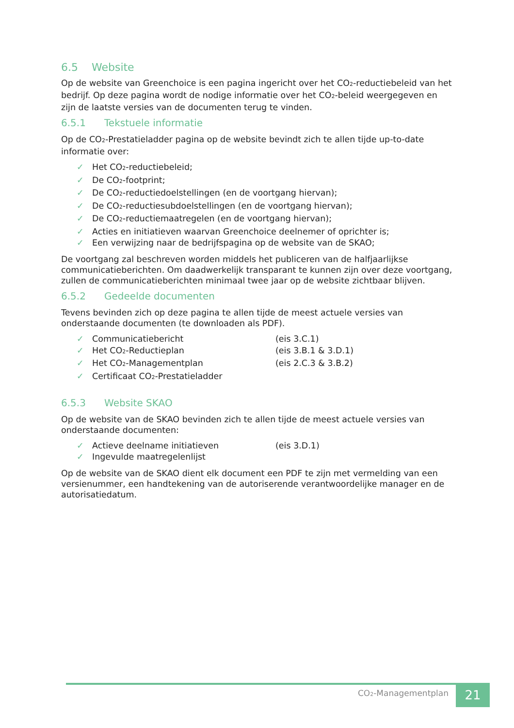6.5 Website
Op de website van Greenchoice is een pagina ingericht over het CO<sub>2</sub>-reductiebeleid van het bedrijf. Op deze pagina wordt de nodige informatie over het CO<sub>2</sub>-beleid weergegeven en zijn de laatste versies van de documenten terug te vinden.
6.5.1 Tekstuele informatie
Op de CO<sub>2</sub>-Prestatieladder pagina op de website bevindt zich te allen tijde up-to-date informatie over:
✓ Het CO<sub>2</sub>-reductiebeleid;
✓ De CO<sub>2</sub>-footprint;
✓ De CO<sub>2</sub>-reductiedoelstellingen (en de voortgang hiervan);
✓ De CO<sub>2</sub>-reductiesubdoelstellingen (en de voortgang hiervan);
✓ De CO<sub>2</sub>-reductiemaatregelen (en de voortgang hiervan);
✓ Acties en initiatieven waarvan Greenchoice deelnemer of oprichter is;
✓ Een verwijzing naar de bedrijfspagina op de website van de SKAO;
De voortgang zal beschreven worden middels het publiceren van de halfjaarlijkse communicatieberichten. Om daadwerkelijk transparant te kunnen zijn over deze voortgang, zullen de communicatieberichten minimaal twee jaar op de website zichtbaar blijven.
6.5.2 Gedeelde documenten
Tevens bevinden zich op deze pagina te allen tijde de meest actuele versies van onderstaande documenten (te downloaden als PDF).
✓ Communicatiebericht (eis 3.C.1)
✓ Het CO<sub>2</sub>-Reductieplan (eis 3.B.1 & 3.D.1)
✓ Het CO<sub>2</sub>-Managementplan (eis 2.C.3 & 3.B.2)
✓ Certificaat CO<sub>2</sub>-Prestatieladder
6.5.3 Website SKAO
Op de website van de SKAO bevinden zich te allen tijde de meest actuele versies van onderstaande documenten:
✓ Actieve deelname initiatieven (eis 3.D.1)
✓ Ingevulde maatregelenlijst
Op de website van de SKAO dient elk document een PDF te zijn met vermelding van een versienummer, een handtekening van de autoriserende verantwoordelijke manager en de autorisatiedatum.
CO<sub>2</sub>-Managementplan 21